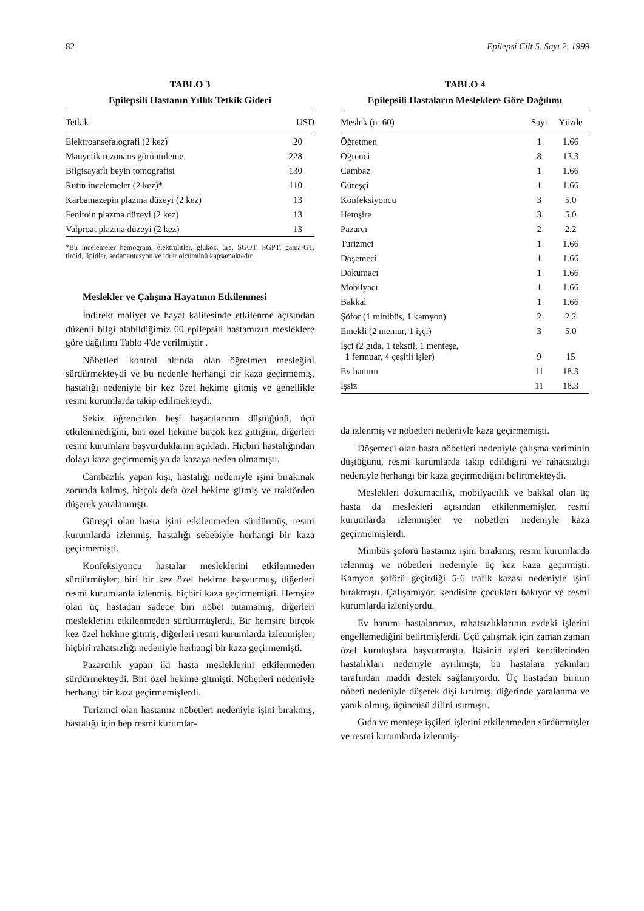82 Epilepsi Cilt 5, Sayı 2, 1999
TABLO 3
Epilepsili Hastanın Yıllık Tetkik Gideri
| Tetkik | USD |
| --- | --- |
| Elektroansefalografi (2 kez) | 20 |
| Manyetik rezonans görüntüleme | 228 |
| Bilgisayarlı beyin tomografisi | 130 |
| Rutin incelemeler (2 kez)* | 110 |
| Karbamazepin plazma düzeyi (2 kez) | 13 |
| Fenitoin plazma düzeyi (2 kez) | 13 |
| Valproat plazma düzeyi (2 kez) | 13 |
*Bu incelemeler hemogram, elektrolitler, glukoz, üre, SGOT, SGPT, gama-GT, tiroid, lipidler, sedimantasyon ve idrar ölçümünü kapsamaktadır.
Meslekler ve Çalışma Hayatının Etkilenmesi
İndirekt maliyet ve hayat kalitesinde etkilenme açısından düzenli bilgi alabildiğimiz 60 epilepsili hastamızın mesleklere göre dağılımı Tablo 4'de verilmiştir .
Nöbetleri kontrol altında olan öğretmen mesleğini sürdürmekteydi ve bu nedenle herhangi bir kaza geçirmemiş, hastalığı nedeniyle bir kez özel hekime gitmiş ve genellikle resmi kurumlarda takip edilmekteydi.
Sekiz öğrenciden beşi başarılarının düştüğünü, üçü etkilenmediğini, biri özel hekime birçok kez gittiğini, diğerleri resmi kurumlara başvurduklarını açıkladı. Hiçbiri hastalığından dolayı kaza geçirmemiş ya da kazaya neden olmamıştı.
Cambazlık yapan kişi, hastalığı nedeniyle işini bırakmak zorunda kalmış, birçok defa özel hekime gitmiş ve traktörden düşerek yaralanmıştı.
Güreşçi olan hasta işini etkilenmeden sürdürmüş, resmi kurumlarda izlenmiş, hastalığı sebebiyle herhangi bir kaza geçirmemişti.
Konfeksiyoncu hastalar mesleklerini etkilenmeden sürdürmüşler; biri bir kez özel hekime başvurmuş, diğerleri resmi kurumlarda izlenmiş, hiçbiri kaza geçirmemişti. Hemşire olan üç hastadan sadece biri nöbet tutamamış, diğerleri mesleklerini etkilenmeden sürdürmüşlerdi. Bir hemşire birçok kez özel hekime gitmiş, diğerleri resmi kurumlarda izlenmişler; hiçbiri rahatsızlığı nedeniyle herhangi bir kaza geçirmemişti.
Pazarcılık yapan iki hasta mesleklerini etkilenmeden sürdürmekteydi. Biri özel hekime gitmişti. Nöbetleri nedeniyle herhangi bir kaza geçirmemişlerdi.
Turizmci olan hastamız nöbetleri nedeniyle işini bırakmış, hastalığı için hep resmi kurumlar-
TABLO 4
Epilepsili Hastaların Mesleklere Göre Dağılımı
| Meslek (n=60) | Sayı | Yüzde |
| --- | --- | --- |
| Öğretmen | 1 | 1.66 |
| Öğrenci | 8 | 13.3 |
| Cambaz | 1 | 1.66 |
| Güreşçi | 1 | 1.66 |
| Konfeksiyoncu | 3 | 5.0 |
| Hemşire | 3 | 5.0 |
| Pazarcı | 2 | 2.2 |
| Turizmci | 1 | 1.66 |
| Döşemeci | 1 | 1.66 |
| Dokumacı | 1 | 1.66 |
| Mobilyacı | 1 | 1.66 |
| Bakkal | 1 | 1.66 |
| Şöfor (1 minibüs, 1 kamyon) | 2 | 2.2 |
| Emekli (2 memur, 1 işçi) | 3 | 5.0 |
| İşçi (2 gıda, 1 tekstil, 1 menteşe, 1 fermuar, 4 çeşitli işler) | 9 | 15 |
| Ev hanımı | 11 | 18.3 |
| İşsiz | 11 | 18.3 |
da izlenmiş ve nöbetleri nedeniyle kaza geçirmemişti.
Döşemeci olan hasta nöbetleri nedeniyle çalışma veriminin düştüğünü, resmi kurumlarda takip edildiğini ve rahatsızlığı nedeniyle herhangi bir kaza geçirmediğini belirtmekteydi.
Meslekleri dokumacılık, mobilyacılık ve bakkal olan üç hasta da meslekleri açısından etkilenmemişler, resmi kurumlarda izlenmişler ve nöbetleri nedeniyle kaza geçirmemişlerdi.
Minibüs şoförü hastamız işini bırakmış, resmi kurumlarda izlenmiş ve nöbetleri nedeniyle üç kez kaza geçirmişti. Kamyon şoförü geçirdiği 5-6 trafik kazası nedeniyle işini bırakmıştı. Çalışamıyor, kendisine çocukları bakıyor ve resmi kurumlarda izleniyordu.
Ev hanımı hastalarımız, rahatsızlıklarının evdeki işlerini engellemediğini belirtmişlerdi. Üçü çalışmak için zaman zaman özel kuruluşlara başvurmuştu. İkisinin eşleri kendilerinden hastalıkları nedeniyle ayrılmıştı; bu hastalara yakınları tarafından maddi destek sağlanıyordu. Üç hastadan birinin nöbeti nedeniyle düşerek dişi kırılmış, diğerinde yaralanma ve yanık olmuş, üçüncüsü dilini ısırmıştı.
Gıda ve menteşe işçileri işlerini etkilenmeden sürdürmüşler ve resmi kurumlarda izlenmiş-